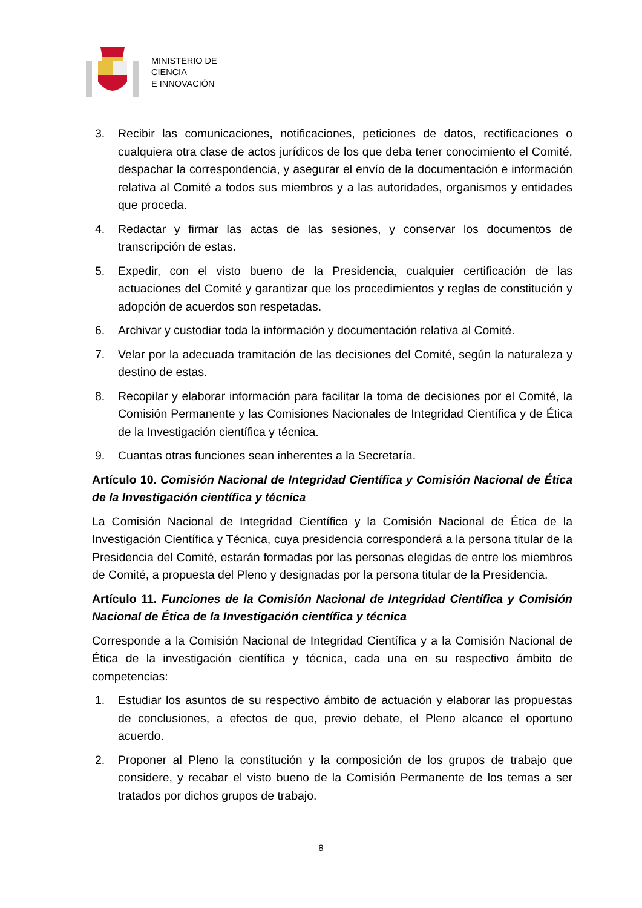MINISTERIO DE
CIENCIA
E INNOVACIÓN
3. Recibir las comunicaciones, notificaciones, peticiones de datos, rectificaciones o cualquiera otra clase de actos jurídicos de los que deba tener conocimiento el Comité, despachar la correspondencia, y asegurar el envío de la documentación e información relativa al Comité a todos sus miembros y a las autoridades, organismos y entidades que proceda.
4. Redactar y firmar las actas de las sesiones, y conservar los documentos de transcripción de estas.
5. Expedir, con el visto bueno de la Presidencia, cualquier certificación de las actuaciones del Comité y garantizar que los procedimientos y reglas de constitución y adopción de acuerdos son respetadas.
6. Archivar y custodiar toda la información y documentación relativa al Comité.
7. Velar por la adecuada tramitación de las decisiones del Comité, según la naturaleza y destino de estas.
8. Recopilar y elaborar información para facilitar la toma de decisiones por el Comité, la Comisión Permanente y las Comisiones Nacionales de Integridad Científica y de Ética de la Investigación científica y técnica.
9. Cuantas otras funciones sean inherentes a la Secretaría.
Artículo 10. Comisión Nacional de Integridad Científica y Comisión Nacional de Ética de la Investigación científica y técnica
La Comisión Nacional de Integridad Científica y la Comisión Nacional de Ética de la Investigación Científica y Técnica, cuya presidencia corresponderá a la persona titular de la Presidencia del Comité, estarán formadas por las personas elegidas de entre los miembros de Comité, a propuesta del Pleno y designadas por la persona titular de la Presidencia.
Artículo 11. Funciones de la Comisión Nacional de Integridad Científica y Comisión Nacional de Ética de la Investigación científica y técnica
Corresponde a la Comisión Nacional de Integridad Científica y a la Comisión Nacional de Ética de la investigación científica y técnica, cada una en su respectivo ámbito de competencias:
1. Estudiar los asuntos de su respectivo ámbito de actuación y elaborar las propuestas de conclusiones, a efectos de que, previo debate, el Pleno alcance el oportuno acuerdo.
2. Proponer al Pleno la constitución y la composición de los grupos de trabajo que considere, y recabar el visto bueno de la Comisión Permanente de los temas a ser tratados por dichos grupos de trabajo.
8